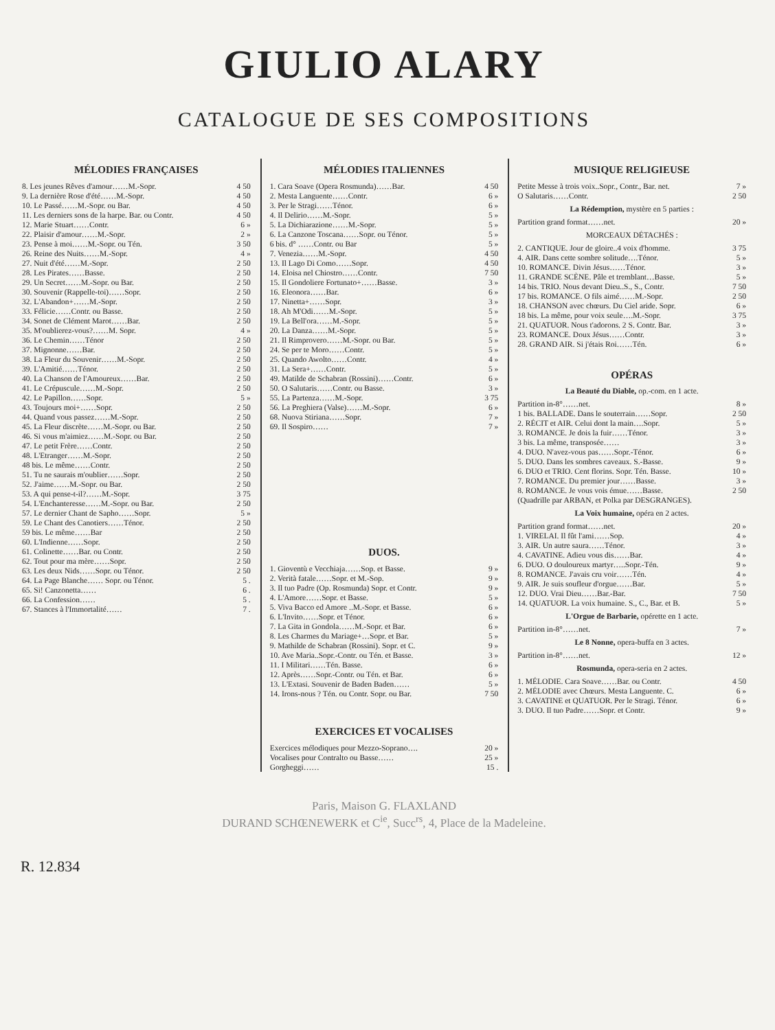GIULIO ALARY
CATALOGUE DE SES COMPOSITIONS
MÉLODIES FRANÇAISES
| 8. Les jeunes Rêves d'amour……M.-Sopr. | 4 50 |
| 9. La dernière Rose d'été……M.-Sopr. | 4 50 |
| 10. Le Passé……M.-Sopr. ou Bar. | 4 50 |
| 11. Les derniers sons de la harpe. Bar. ou Contr. | 4 50 |
| 12. Marie Stuart……Contr. | 6 » |
| 22. Plaisir d'amour……M.-Sopr. | 2 » |
| 23. Pense à moi……M.-Sopr. ou Tén. | 3 50 |
| 26. Reine des Nuits……M.-Sopr. | 4 » |
| 27. Nuit d'été……M.-Sopr. | 2 50 |
| 28. Les Pirates……Basse. | 2 50 |
| 29. Un Secret……M.-Sopr. ou Bar. | 2 50 |
| 30. Souvenir (Rappelle-toi)……Sopr. | 2 50 |
| 32. L'Abandon+……M.-Sopr. | 2 50 |
| 33. Félicie……Contr. ou Basse. | 2 50 |
| 34. Sonet de Clément Marot……Bar. | 2 50 |
| 35. M'oublierez-vous?……M. Sopr. | 4 » |
| 36. Le Chemin……Ténor | 2 50 |
| 37. Mignonne……Bar. | 2 50 |
| 38. La Fleur du Souvenir……M.-Sopr. | 2 50 |
| 39. L'Amitié……Ténor. | 2 50 |
| 40. La Chanson de l'Amoureux……Bar. | 2 50 |
| 41. Le Crépuscule……M.-Sopr. | 2 50 |
| 42. Le Papillon……Sopr. | 5 » |
| 43. Toujours moi+……Sopr. | 2 50 |
| 44. Quand vous passez……M.-Sopr. | 2 50 |
| 45. La Fleur discrète……M.-Sopr. ou Bar. | 2 50 |
| 46. Si vous m'aimiez……M.-Sopr. ou Bar. | 2 50 |
| 47. Le petit Frère……Contr. | 2 50 |
| 48. L'Etranger……M.-Sopr. | 2 50 |
| 48 bis. Le même……Contr. | 2 50 |
| 51. Tu ne saurais m'oublier……Sopr. | 2 50 |
| 52. J'aime……M.-Sopr. ou Bar. | 2 50 |
| 53. A qui pense-t-il?……M.-Sopr. | 3 75 |
| 54. L'Enchanteresse……M.-Sopr. ou Bar. | 2 50 |
| 57. Le dernier Chant de Sapho……Sopr. | 5 » |
| 59. Le Chant des Canotiers……Ténor. | 2 50 |
| 59 bis. Le même……Bar | 2 50 |
| 60. L'Indienne……Sopr. | 2 50 |
| 61. Colinette……Bar. ou Contr. | 2 50 |
| 62. Tout pour ma mère……Sopr. | 2 50 |
| 63. Les deux Nids……Sopr. ou Ténor. | 2 50 |
| 64. La Page Blanche…… Sopr. ou Ténor. | 5 . |
| 65. Si! Canzonetta…… | 6 . |
| 66. La Confession…… | 5 . |
| 67. Stances à l'Immortalité…… | 7 . |
MÉLODIES ITALIENNES
| 1. Cara Soave (Opera Rosmunda)……Bar. | 4 50 |
| 2. Mesta Languente……Contr. | 6 » |
| 3. Per le Stragi……Ténor. | 6 » |
| 4. Il Delirio……M.-Sopr. | 5 » |
| 5. La Dichiarazione……M.-Sopr. | 5 » |
| 6. La Canzone Toscana……Sopr. ou Ténor. | 5 » |
| 6 bis. d° ……Contr. ou Bar | 5 » |
| 7. Venezia……M.-Sopr. | 4 50 |
| 13. Il Lago Di Como……Sopr. | 4 50 |
| 14. Eloisa nel Chiostro……Contr. | 7 50 |
| 15. Il Gondoliere Fortunato+……Basse. | 3 » |
| 16. Eleonora……Bar. | 6 » |
| 17. Ninetta+……Sopr. | 3 » |
| 18. Ah M'Odi……M.-Sopr. | 5 » |
| 19. La Bell'ora……M.-Sopr. | 5 » |
| 20. La Danza……M.-Sopr. | 5 » |
| 21. Il Rimprovero……M.-Sopr. ou Bar. | 5 » |
| 24. Se per te Moro……Contr. | 5 » |
| 25. Quando Awolto……Contr. | 4 » |
| 31. La Sera+……Contr. | 5 » |
| 49. Matilde de Schabran (Rossini)……Contr. | 6 » |
| 50. O Salutaris……Contr. ou Basse. | 3 » |
| 55. La Partenza……M.-Sopr. | 3 75 |
| 56. La Preghiera (Valse)……M.-Sopr. | 6 » |
| 68. Nuova Stiriana……Sopr. | 7 » |
| 69. Il Sospiro…… | 7 » |
DUOS.
| 1. Gioventù e Vecchiaja……Sop. et Basse. | 9 » |
| 2. Verità fatale……Sopr. et M.-Sop. | 9 » |
| 3. Il tuo Padre (Op. Rosmunda) Sopr. et Contr. | 9 » |
| 4. L'Amore……Sopr. et Basse. | 5 » |
| 5. Viva Bacco ed Amore ..M.-Sopr. et Basse. | 6 » |
| 6. L'Invito……Sopr. et Ténor. | 6 » |
| 7. La Gita in Gondola……M.-Sopr. et Bar. | 6 » |
| 8. Les Charmes du Mariage+…Sopr. et Bar. | 5 » |
| 9. Mathilde de Schabran (Rossini). Sopr. et C. | 9 » |
| 10. Ave Maria..Sopr.-Contr. ou Tén. et Basse. | 3 » |
| 11. I Militari……Tén. Basse. | 6 » |
| 12. Après……Sopr.-Contr. ou Tén. et Bar. | 6 » |
| 13. L'Extasi. Souvenir de Baden Baden…… | 5 » |
| 14. Irons-nous ? Tén. ou Contr. Sopr. ou Bar. | 7 50 |
EXERCICES ET VOCALISES
| Exercices mélodiques pour Mezzo-Soprano…. | 20 » |
| Vocalises pour Contralto ou Basse…… | 25 » |
| Gorgheggi…… | 15 . |
MUSIQUE RELIGIEUSE
| Petite Messe à trois voix..Sopr., Contr., Bar. net. | 7 » |
| O Salutaris……Contr. | 2 50 |
La Rédemption, mystère en 5 parties :
| Partition grand format……net. | 20 » |
MORCEAUX DÉTACHÉS :
| 2. CANTIQUE. Jour de gloire..4 voix d'homme. | 3 75 |
| 4. AIR. Dans cette sombre solitude….Ténor. | 5 » |
| 10. ROMANCE. Divin Jésus……Ténor. | 3 » |
| 11. GRANDE SCÈNE. Pâle et tremblant…Basse. | 5 » |
| 14 bis. TRIO. Nous devant Dieu..S., S., Contr. | 7 50 |
| 17 bis. ROMANCE. O fils aimé……M.-Sopr. | 2 50 |
| 18. CHANSON avec chœurs. Du Ciel aride. Sopr. | 6 » |
| 18 bis. La même, pour voix seule….M.-Sopr. | 3 75 |
| 21. QUATUOR. Nous t'adorons. 2 S. Contr. Bar. | 3 » |
| 23. ROMANCE. Doux Jésus……Contr. | 3 » |
| 28. GRAND AIR. Si j'étais Roi……Tén. | 6 » |
OPÉRAS
La Beauté du Diable, op.-com. en 1 acte.
| Partition in-8°……net. | 8 » |
| 1 bis. BALLADE. Dans le souterrain……Sopr. | 2 50 |
| 2. RÉCIT et AIR. Celui dont la main….Sopr. | 5 » |
| 3. ROMANCE. Je dois la fuir……Ténor. | 3 » |
| 3 bis. La même, transposée…… | 3 » |
| 4. DUO. N'avez-vous pas……Sopr.-Ténor. | 6 » |
| 5. DUO. Dans les sombres caveaux. S.-Basse. | 9 » |
| 6. DUO et TRIO. Cent florins. Sopr. Tén. Basse. | 10 » |
| 7. ROMANCE. Du premier jour……Basse. | 3 » |
| 8. ROMANCE. Je vous vois émue……Basse. | 2 50 |
| (Quadrille par ARBAN, et Polka par DESGRANGES). | |
La Voix humaine, opéra en 2 actes.
| Partition grand format……net. | 20 » |
| 1. VIRELAI. Il fût l'ami……Sop. | 4 » |
| 3. AIR. Un autre saura……Ténor. | 3 » |
| 4. CAVATINE. Adieu vous dis……Bar. | 4 » |
| 6. DUO. O douloureux martyr…..Sopr.-Tén. | 9 » |
| 8. ROMANCE. J'avais cru voir……Tén. | 4 » |
| 9. AIR. Je suis soufleur d'orgue……Bar. | 5 » |
| 12. DUO. Vrai Dieu……Bar.-Bar. | 7 50 |
| 14. QUATUOR. La voix humaine. S., C., Bar. et B. | 5 » |
L'Orgue de Barbarie, opérette en 1 acte.
| Partition in-8°……net. | 7 » |
Le 8 Nonne, opera-buffa en 3 actes.
| Partition in-8°……net. | 12 » |
Rosmunda, opera-seria en 2 actes.
| 1. MÉLODIE. Cara Soave……Bar. ou Contr. | 4 50 |
| 2. MÉLODIE avec Chœurs. Mesta Languente. C. | 6 » |
| 3. CAVATINE et QUATUOR. Per le Stragi. Ténor. | 6 » |
| 3. DUO. Il tuo Padre……Sopr. et Contr. | 9 » |
Paris, Maison G. FLAXLAND
DURAND SCHŒNEWERK et C<sup>ie</sup>, Succ<sup>rs</sup>, 4, Place de la Madeleine.
R. 12.834